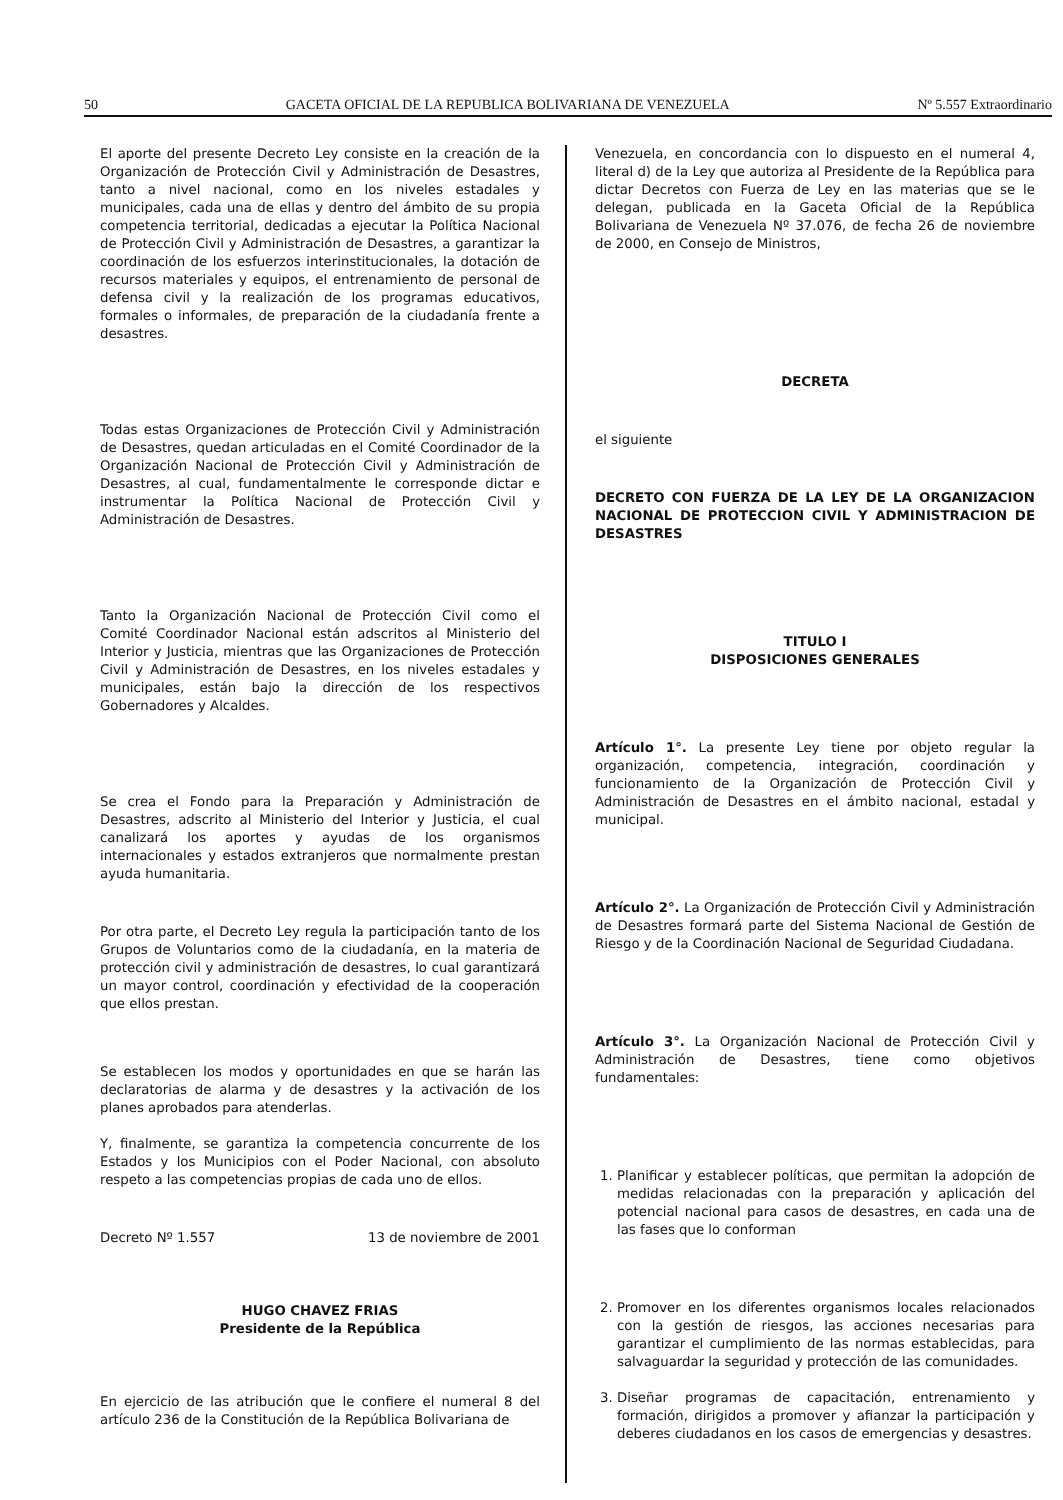50 GACETA OFICIAL DE LA REPUBLICA BOLIVARIANA DE VENEZUELA Nº 5.557 Extraordinario
El aporte del presente Decreto Ley consiste en la creación de la Organización de Protección Civil y Administración de Desastres, tanto a nivel nacional, como en los niveles estadales y municipales, cada una de ellas y dentro del ámbito de su propia competencia territorial, dedicadas a ejecutar la Política Nacional de Protección Civil y Administración de Desastres, a garantizar la coordinación de los esfuerzos interinstitucionales, la dotación de recursos materiales y equipos, el entrenamiento de personal de defensa civil y la realización de los programas educativos, formales o informales, de preparación de la ciudadanía frente a desastres.
Todas estas Organizaciones de Protección Civil y Administración de Desastres, quedan articuladas en el Comité Coordinador de la Organización Nacional de Protección Civil y Administración de Desastres, al cual, fundamentalmente le corresponde dictar e instrumentar la Política Nacional de Protección Civil y Administración de Desastres.
Tanto la Organización Nacional de Protección Civil como el Comité Coordinador Nacional están adscritos al Ministerio del Interior y Justicia, mientras que las Organizaciones de Protección Civil y Administración de Desastres, en los niveles estadales y municipales, están bajo la dirección de los respectivos Gobernadores y Alcaldes.
Se crea el Fondo para la Preparación y Administración de Desastres, adscrito al Ministerio del Interior y Justicia, el cual canalizará los aportes y ayudas de los organismos internacionales y estados extranjeros que normalmente prestan ayuda humanitaria.
Por otra parte, el Decreto Ley regula la participación tanto de los Grupos de Voluntarios como de la ciudadanía, en la materia de protección civil y administración de desastres, lo cual garantizará un mayor control, coordinación y efectividad de la cooperación que ellos prestan.
Se establecen los modos y oportunidades en que se harán las declaratorias de alarma y de desastres y la activación de los planes aprobados para atenderlas.
Y, finalmente, se garantiza la competencia concurrente de los Estados y los Municipios con el Poder Nacional, con absoluto respeto a las competencias propias de cada uno de ellos.
Decreto Nº 1.557 13 de noviembre de 2001
HUGO CHAVEZ FRIAS
Presidente de la República
En ejercicio de las atribución que le confiere el numeral 8 del artículo 236 de la Constitución de la República Bolivariana de
Venezuela, en concordancia con lo dispuesto en el numeral 4, literal d) de la Ley que autoriza al Presidente de la República para dictar Decretos con Fuerza de Ley en las materias que se le delegan, publicada en la Gaceta Oficial de la República Bolivariana de Venezuela Nº 37.076, de fecha 26 de noviembre de 2000, en Consejo de Ministros,
DECRETA
el siguiente
DECRETO CON FUERZA DE LA LEY DE LA ORGANIZACION NACIONAL DE PROTECCION CIVIL Y ADMINISTRACION DE DESASTRES
TITULO I
DISPOSICIONES GENERALES
Artículo 1°. La presente Ley tiene por objeto regular la organización, competencia, integración, coordinación y funcionamiento de la Organización de Protección Civil y Administración de Desastres en el ámbito nacional, estadal y municipal.
Artículo 2°. La Organización de Protección Civil y Administración de Desastres formará parte del Sistema Nacional de Gestión de Riesgo y de la Coordinación Nacional de Seguridad Ciudadana.
Artículo 3°. La Organización Nacional de Protección Civil y Administración de Desastres, tiene como objetivos fundamentales:
1. Planificar y establecer políticas, que permitan la adopción de medidas relacionadas con la preparación y aplicación del potencial nacional para casos de desastres, en cada una de las fases que lo conforman
2. Promover en los diferentes organismos locales relacionados con la gestión de riesgos, las acciones necesarias para garantizar el cumplimiento de las normas establecidas, para salvaguardar la seguridad y protección de las comunidades.
3. Diseñar programas de capacitación, entrenamiento y formación, dirigidos a promover y afianzar la participación y deberes ciudadanos en los casos de emergencias y desastres.